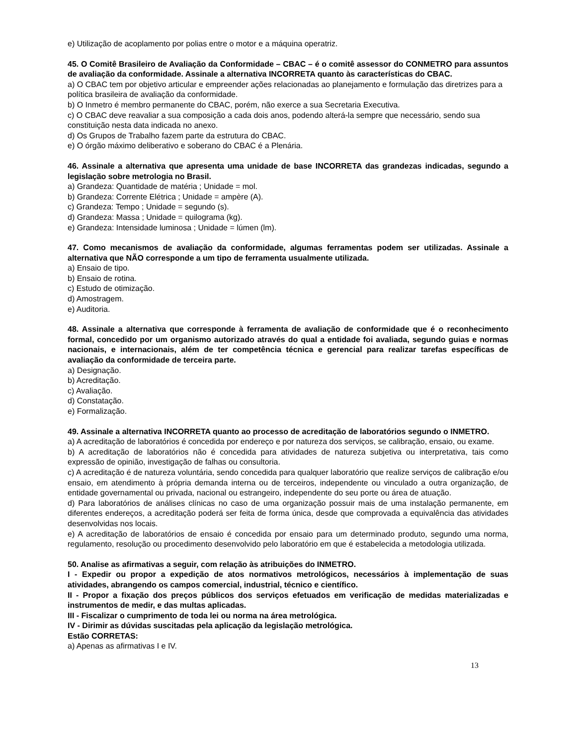e) Utilização de acoplamento por polias entre o motor e a máquina operatriz.
45. O Comitê Brasileiro de Avaliação da Conformidade – CBAC – é o comitê assessor do CONMETRO para assuntos de avaliação da conformidade. Assinale a alternativa INCORRETA quanto às características do CBAC.
a) O CBAC tem por objetivo articular e empreender ações relacionadas ao planejamento e formulação das diretrizes para a política brasileira de avaliação da conformidade.
b) O Inmetro é membro permanente do CBAC, porém, não exerce a sua Secretaria Executiva.
c) O CBAC deve reavaliar a sua composição a cada dois anos, podendo alterá-la sempre que necessário, sendo sua constituição nesta data indicada no anexo.
d) Os Grupos de Trabalho fazem parte da estrutura do CBAC.
e) O órgão máximo deliberativo e soberano do CBAC é a Plenária.
46. Assinale a alternativa que apresenta uma unidade de base INCORRETA das grandezas indicadas, segundo a legislação sobre metrologia no Brasil.
a) Grandeza: Quantidade de matéria ; Unidade = mol.
b) Grandeza: Corrente Elétrica ; Unidade = ampère (A).
c) Grandeza: Tempo ; Unidade = segundo (s).
d) Grandeza: Massa ; Unidade = quilograma (kg).
e) Grandeza: Intensidade luminosa ; Unidade = lúmen (lm).
47. Como mecanismos de avaliação da conformidade, algumas ferramentas podem ser utilizadas. Assinale a alternativa que NÃO corresponde a um tipo de ferramenta usualmente utilizada.
a) Ensaio de tipo.
b) Ensaio de rotina.
c) Estudo de otimização.
d) Amostragem.
e) Auditoria.
48. Assinale a alternativa que corresponde à ferramenta de avaliação de conformidade que é o reconhecimento formal, concedido por um organismo autorizado através do qual a entidade foi avaliada, segundo guias e normas nacionais, e internacionais, além de ter competência técnica e gerencial para realizar tarefas específicas de avaliação da conformidade de terceira parte.
a) Designação.
b) Acreditação.
c) Avaliação.
d) Constatação.
e) Formalização.
49. Assinale a alternativa INCORRETA quanto ao processo de acreditação de laboratórios segundo o INMETRO.
a) A acreditação de laboratórios é concedida por endereço e por natureza dos serviços, se calibração, ensaio, ou exame.
b) A acreditação de laboratórios não é concedida para atividades de natureza subjetiva ou interpretativa, tais como expressão de opinião, investigação de falhas ou consultoria.
c) A acreditação é de natureza voluntária, sendo concedida para qualquer laboratório que realize serviços de calibração e/ou ensaio, em atendimento à própria demanda interna ou de terceiros, independente ou vinculado a outra organização, de entidade governamental ou privada, nacional ou estrangeiro, independente do seu porte ou área de atuação.
d) Para laboratórios de análises clínicas no caso de uma organização possuir mais de uma instalação permanente, em diferentes endereços, a acreditação poderá ser feita de forma única, desde que comprovada a equivalência das atividades desenvolvidas nos locais.
e) A acreditação de laboratórios de ensaio é concedida por ensaio para um determinado produto, segundo uma norma, regulamento, resolução ou procedimento desenvolvido pelo laboratório em que é estabelecida a metodologia utilizada.
50. Analise as afirmativas a seguir, com relação às atribuições do INMETRO.
I - Expedir ou propor a expedição de atos normativos metrológicos, necessários à implementação de suas atividades, abrangendo os campos comercial, industrial, técnico e científico.
II - Propor a fixação dos preços públicos dos serviços efetuados em verificação de medidas materializadas e instrumentos de medir, e das multas aplicadas.
III - Fiscalizar o cumprimento de toda lei ou norma na área metrológica.
IV - Dirimir as dúvidas suscitadas pela aplicação da legislação metrológica.
Estão CORRETAS:
a) Apenas as afirmativas I e IV.
13